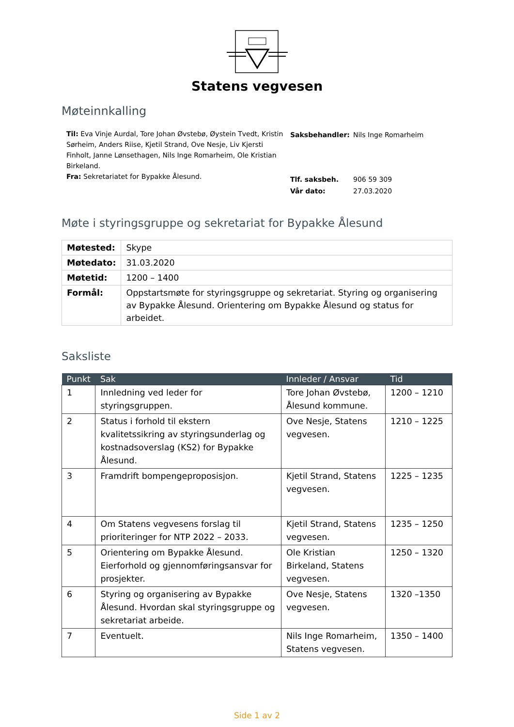Statens vegvesen
Møteinnkalling
Til: Eva Vinje Aurdal, Tore Johan Øvstebø, Øystein Tvedt, Kristin Sørheim, Anders Riise, Kjetil Strand, Ove Nesje, Liv Kjersti Finholt, Janne Lønsethagen, Nils Inge Romarheim, Ole Kristian Birkeland.
Fra: Sekretariatet for Bypakke Ålesund.
| Saksbehandler: | Nils Inge Romarheim |
| Tlf. saksbeh. | 906 59 309 |
| Vår dato: | 27.03.2020 |
Møte i styringsgruppe og sekretariat for Bypakke Ålesund
| Møtested: | Skype |
| Møtedato: | 31.03.2020 |
| Møtetid: | 1200 – 1400 |
| Formål: | Oppstartsmøte for styringsgruppe og sekretariat. Styring og organisering av Bypakke Ålesund. Orientering om Bypakke Ålesund og status for arbeidet. |
Saksliste
| Punkt | Sak | Innleder / Ansvar | Tid |
| --- | --- | --- | --- |
| 1 | Innledning ved leder for styringsgruppen. | Tore Johan Øvstebø, Ålesund kommune. | 1200 – 1210 |
| 2 | Status i forhold til ekstern kvalitetssikring av styringsunderlag og kostnadsoverslag (KS2) for Bypakke Ålesund. | Ove Nesje, Statens vegvesen. | 1210 – 1225 |
| 3 | Framdrift bompengeproposisjon. | Kjetil Strand, Statens vegvesen. | 1225 – 1235 |
| 4 | Om Statens vegvesens forslag til prioriteringer for NTP 2022 – 2033. | Kjetil Strand, Statens vegvesen. | 1235 – 1250 |
| 5 | Orientering om Bypakke Ålesund. Eierforhold og gjennomføringsansvar for prosjekter. | Ole Kristian Birkeland, Statens vegvesen. | 1250 – 1320 |
| 6 | Styring og organisering av Bypakke Ålesund. Hvordan skal styringsgruppe og sekretariat arbeide. | Ove Nesje, Statens vegvesen. | 1320 –1350 |
| 7 | Eventuelt. | Nils Inge Romarheim, Statens vegvesen. | 1350 – 1400 |
Side 1 av 2